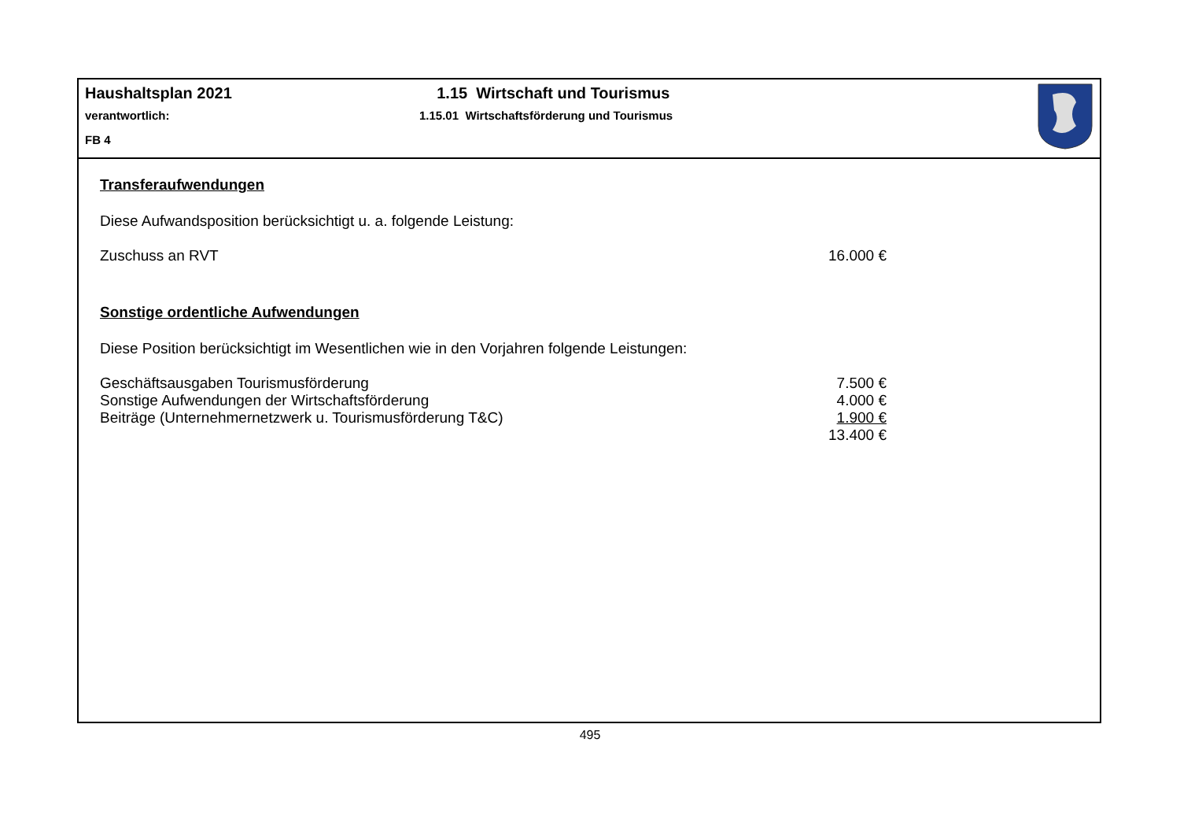Haushaltsplan 2021
verantwortlich:
FB 4
1.15 Wirtschaft und Tourismus
1.15.01 Wirtschaftsförderung und Tourismus
Transferaufwendungen
Diese Aufwandsposition berücksichtigt u. a. folgende Leistung:
| Zuschuss an RVT | 16.000 € |
Sonstige ordentliche Aufwendungen
Diese Position berücksichtigt im Wesentlichen wie in den Vorjahren folgende Leistungen:
| Geschäftsausgaben Tourismusförderung | 7.500 € |
| Sonstige Aufwendungen der Wirtschaftsförderung | 4.000 € |
| Beiträge (Unternehmernetzwerk u. Tourismusförderung T&C) | 1.900 € |
| | 13.400 € |
495